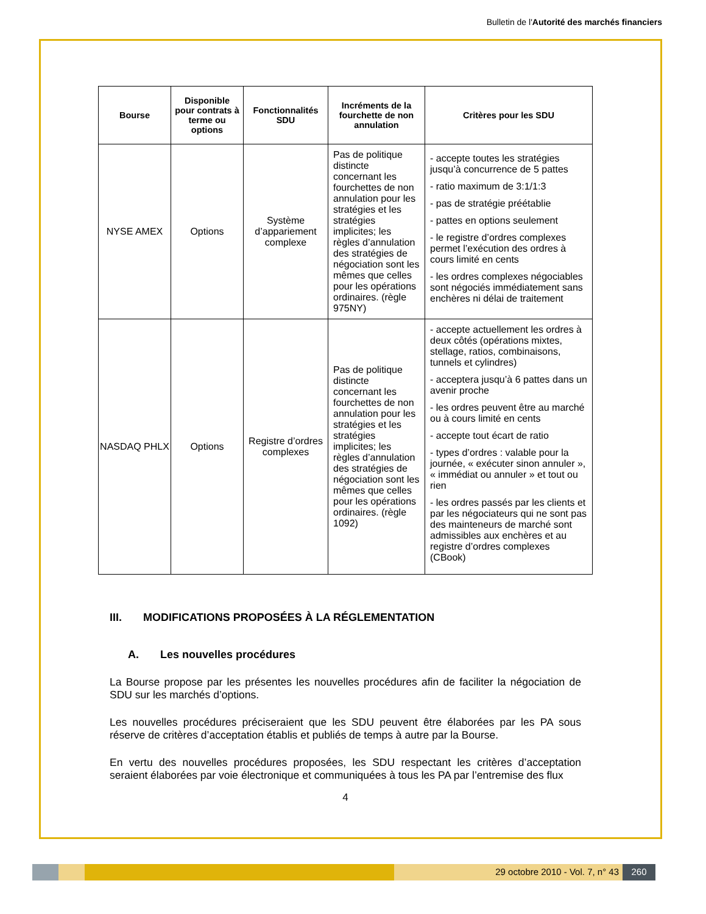Bulletin de l'Autorité des marchés financiers
| Bourse | Disponible pour contrats à terme ou options | Fonctionnalités SDU | Incréments de la fourchette de non annulation | Critères pour les SDU |
| --- | --- | --- | --- | --- |
| NYSE AMEX | Options | Système d’appariement complexe | Pas de politique distincte concernant les fourchettes de non annulation pour les stratégies et les stratégies implicites; les règles d’annulation des stratégies de négociation sont les mêmes que celles pour les opérations ordinaires. (règle 975NY) | - accepte toutes les stratégies jusqu’à concurrence de 5 pattes - ratio maximum de 3:1/1:3 - pas de stratégie préétablie - pattes en options seulement - le registre d’ordres complexes permet l’exécution des ordres à cours limité en cents - les ordres complexes négociables sont négociés immédiatement sans enchères ni délai de traitement |
| NASDAQ PHLX | Options | Registre d’ordres complexes | Pas de politique distincte concernant les fourchettes de non annulation pour les stratégies et les stratégies implicites; les règles d’annulation des stratégies de négociation sont les mêmes que celles pour les opérations ordinaires. (règle 1092) | - accepte actuellement les ordres à deux côtés (opérations mixtes, stellage, ratios, combinaisons, tunnels et cylindres) - acceptera jusqu’à 6 pattes dans un avenir proche - les ordres peuvent être au marché ou à cours limité en cents - accepte tout écart de ratio - types d’ordres : valable pour la journée, « exécuter sinon annuler », « immédiat ou annuler » et tout ou rien - les ordres passés par les clients et par les négociateurs qui ne sont pas des mainteneurs de marché sont admissibles aux enchères et au registre d’ordres complexes (CBook) |
III. MODIFICATIONS PROPOSÉES À LA RÉGLEMENTATION
A. Les nouvelles procédures
La Bourse propose par les présentes les nouvelles procédures afin de faciliter la négociation de SDU sur les marchés d’options.
Les nouvelles procédures préciseraient que les SDU peuvent être élaborées par les PA sous réserve de critères d’acceptation établis et publiés de temps à autre par la Bourse.
En vertu des nouvelles procédures proposées, les SDU respectant les critères d’acceptation seraient élaborées par voie électronique et communiquées à tous les PA par l’entremise des flux
4
29 octobre 2010 - Vol. 7, n° 43
260